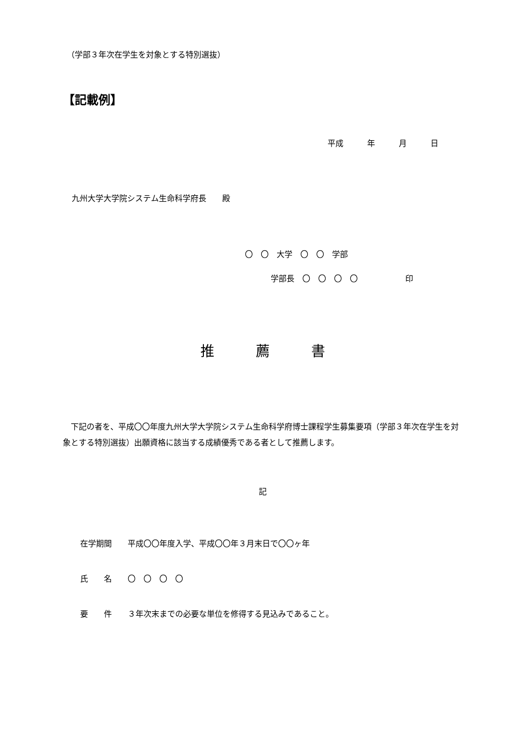（学部３年次在学生を対象とする特別選抜）
【記載例】
平成　　　年　　　月　　　日
九州大学大学院システム生命科学府長　　殿
〇　〇　大学　〇　〇　学部
学部長　〇　〇　〇　〇　　　　　　印
推　　　薦　　　書
　下記の者を、平成〇〇年度九州大学大学院システム生命科学府博士課程学生募集要項（学部３年次在学生を対象とする特別選抜）出願資格に該当する成績優秀である者として推薦します。
記
在学期間　　平成〇〇年度入学、平成〇〇年３月末日で〇〇ヶ年
氏　　名　　〇　〇　〇　〇
要　　件　　３年次末までの必要な単位を修得する見込みであること。